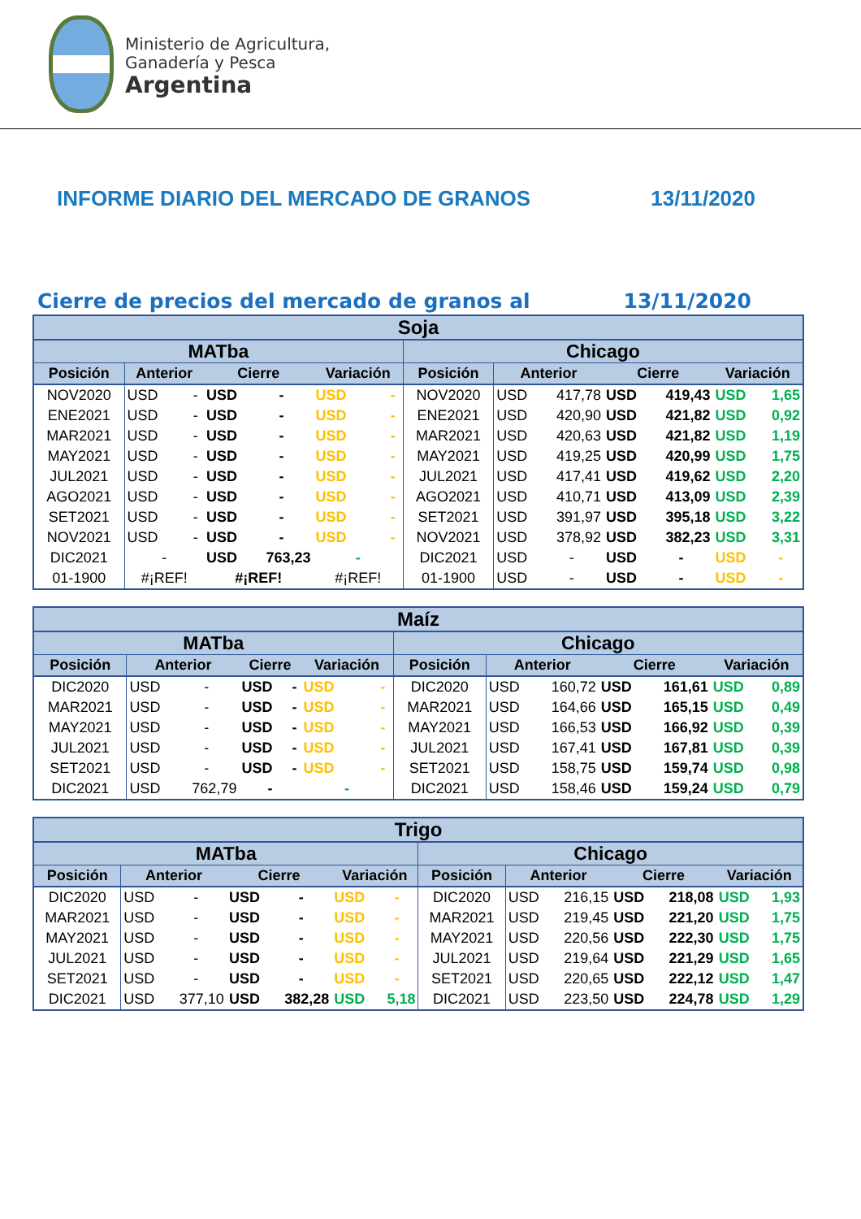Ministerio de Agricultura,
Ganadería y Pesca
Argentina
INFORME DIARIO DEL MERCADO DE GRANOS 13/11/2020
Cierre de precios del mercado de granos al 13/11/2020
| Soja | | | | | | | | | | | | | |
| --- | --- | --- | --- | --- | --- | --- | --- | --- | --- | --- | --- | --- | --- |
| MATba | | | | | | | Chicago | | | | | | |
| Posición | Anterior | | Cierre | | Variación | | Posición | Anterior | | Cierre | | Variación | |
| NOV2020 | USD | - | USD | - | USD | - | NOV2020 | USD | 417,78 | USD | 419,43 | USD | 1,65 |
| ENE2021 | USD | - | USD | - | USD | - | ENE2021 | USD | 420,90 | USD | 421,82 | USD | 0,92 |
| MAR2021 | USD | - | USD | - | USD | - | MAR2021 | USD | 420,63 | USD | 421,82 | USD | 1,19 |
| MAY2021 | USD | - | USD | - | USD | - | MAY2021 | USD | 419,25 | USD | 420,99 | USD | 1,75 |
| JUL2021 | USD | - | USD | - | USD | - | JUL2021 | USD | 417,41 | USD | 419,62 | USD | 2,20 |
| AGO2021 | USD | - | USD | - | USD | - | AGO2021 | USD | 410,71 | USD | 413,09 | USD | 2,39 |
| SET2021 | USD | - | USD | - | USD | - | SET2021 | USD | 391,97 | USD | 395,18 | USD | 3,22 |
| NOV2021 | USD | - | USD | - | USD | - | NOV2021 | USD | 378,92 | USD | 382,23 | USD | 3,31 |
| DIC2021 | - | | USD | 763,23 | - | | DIC2021 | USD | - | USD | - | USD | - |
| 01-1900 | #¡REF! | | #¡REF! | | #¡REF! | | 01-1900 | USD | - | USD | - | USD | - |
| Maíz | | | | | | | | | | | | | |
| --- | --- | --- | --- | --- | --- | --- | --- | --- | --- | --- | --- | --- | --- |
| MATba | | | | | | | Chicago | | | | | | |
| Posición | Anterior | | Cierre | | Variación | | Posición | Anterior | | Cierre | | Variación | |
| DIC2020 | USD | - | USD | - | USD | - | DIC2020 | USD | 160,72 | USD | 161,61 | USD | 0,89 |
| MAR2021 | USD | - | USD | - | USD | - | MAR2021 | USD | 164,66 | USD | 165,15 | USD | 0,49 |
| MAY2021 | USD | - | USD | - | USD | - | MAY2021 | USD | 166,53 | USD | 166,92 | USD | 0,39 |
| JUL2021 | USD | - | USD | - | USD | - | JUL2021 | USD | 167,41 | USD | 167,81 | USD | 0,39 |
| SET2021 | USD | - | USD | - | USD | - | SET2021 | USD | 158,75 | USD | 159,74 | USD | 0,98 |
| DIC2021 | USD | 762,79 | - | | - | | DIC2021 | USD | 158,46 | USD | 159,24 | USD | 0,79 |
| Trigo | | | | | | | | | | | | | |
| --- | --- | --- | --- | --- | --- | --- | --- | --- | --- | --- | --- | --- | --- |
| MATba | | | | | | | Chicago | | | | | | |
| Posición | Anterior | | Cierre | | Variación | | Posición | Anterior | | Cierre | | Variación | |
| DIC2020 | USD | - | USD | - | USD | - | DIC2020 | USD | 216,15 | USD | 218,08 | USD | 1,93 |
| MAR2021 | USD | - | USD | - | USD | - | MAR2021 | USD | 219,45 | USD | 221,20 | USD | 1,75 |
| MAY2021 | USD | - | USD | - | USD | - | MAY2021 | USD | 220,56 | USD | 222,30 | USD | 1,75 |
| JUL2021 | USD | - | USD | - | USD | - | JUL2021 | USD | 219,64 | USD | 221,29 | USD | 1,65 |
| SET2021 | USD | - | USD | - | USD | - | SET2021 | USD | 220,65 | USD | 222,12 | USD | 1,47 |
| DIC2021 | USD | 377,10 | USD | 382,28 | USD | 5,18 | DIC2021 | USD | 223,50 | USD | 224,78 | USD | 1,29 |